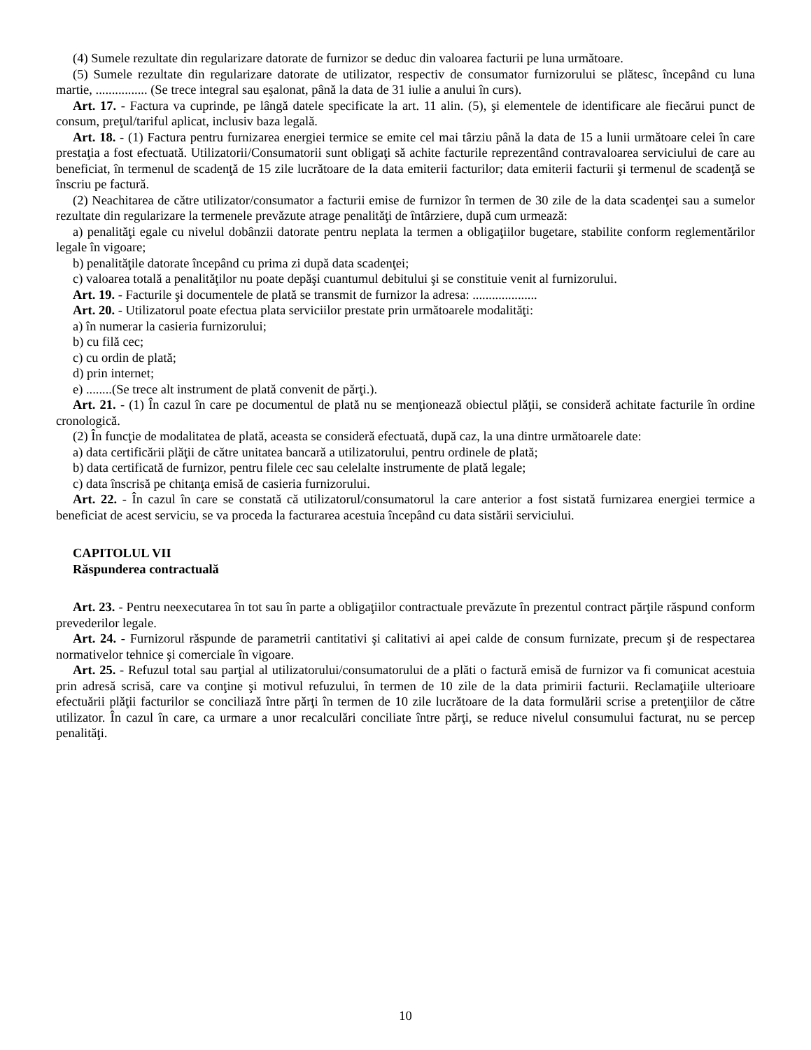(4) Sumele rezultate din regularizare datorate de furnizor se deduc din valoarea facturii pe luna următoare.
(5) Sumele rezultate din regularizare datorate de utilizator, respectiv de consumator furnizorului se plătesc, începând cu luna martie, ................ (Se trece integral sau eşalonat, până la data de 31 iulie a anului în curs).
Art. 17. - Factura va cuprinde, pe lângă datele specificate la art. 11 alin. (5), şi elementele de identificare ale fiecărui punct de consum, preţul/tariful aplicat, inclusiv baza legală.
Art. 18. - (1) Factura pentru furnizarea energiei termice se emite cel mai târziu până la data de 15 a lunii următoare celei în care prestaţia a fost efectuată. Utilizatorii/Consumatorii sunt obligaţi să achite facturile reprezentând contravaloarea serviciului de care au beneficiat, în termenul de scadenţă de 15 zile lucrătoare de la data emiterii facturilor; data emiterii facturii şi termenul de scadenţă se înscriu pe factură.
(2) Neachitarea de către utilizator/consumator a facturii emise de furnizor în termen de 30 zile de la data scadenţei sau a sumelor rezultate din regularizare la termenele prevăzute atrage penalităţi de întârziere, după cum urmează:
a) penalităţi egale cu nivelul dobânzii datorate pentru neplata la termen a obligaţiilor bugetare, stabilite conform reglementărilor legale în vigoare;
b) penalităţile datorate începând cu prima zi după data scadenţei;
c) valoarea totală a penalităţilor nu poate depăşi cuantumul debitului şi se constituie venit al furnizorului.
Art. 19. - Facturile şi documentele de plată se transmit de furnizor la adresa: ....................
Art. 20. - Utilizatorul poate efectua plata serviciilor prestate prin următoarele modalităţi:
a) în numerar la casieria furnizorului;
b) cu filă cec;
c) cu ordin de plată;
d) prin internet;
e) ........(Se trece alt instrument de plată convenit de părţi.).
Art. 21. - (1) În cazul în care pe documentul de plată nu se menţionează obiectul plăţii, se consideră achitate facturile în ordine cronologică.
(2) În funcţie de modalitatea de plată, aceasta se consideră efectuată, după caz, la una dintre următoarele date:
a) data certificării plăţii de către unitatea bancară a utilizatorului, pentru ordinele de plată;
b) data certificată de furnizor, pentru filele cec sau celelalte instrumente de plată legale;
c) data înscrisă pe chitanţa emisă de casieria furnizorului.
Art. 22. - În cazul în care se constată că utilizatorul/consumatorul la care anterior a fost sistată furnizarea energiei termice a beneficiat de acest serviciu, se va proceda la facturarea acestuia începând cu data sistării serviciului.
CAPITOLUL VII
Răspunderea contractuală
Art. 23. - Pentru neexecutarea în tot sau în parte a obligaţiilor contractuale prevăzute în prezentul contract părţile răspund conform prevederilor legale.
Art. 24. - Furnizorul răspunde de parametrii cantitativi şi calitativi ai apei calde de consum furnizate, precum şi de respectarea normativelor tehnice şi comerciale în vigoare.
Art. 25. - Refuzul total sau parţial al utilizatorului/consumatorului de a plăti o factură emisă de furnizor va fi comunicat acestuia prin adresă scrisă, care va conţine şi motivul refuzului, în termen de 10 zile de la data primirii facturii. Reclamaţiile ulterioare efectuării plăţii facturilor se conciliază între părţi în termen de 10 zile lucrătoare de la data formulării scrise a pretenţiilor de către utilizator. În cazul în care, ca urmare a unor recalculări conciliate între părţi, se reduce nivelul consumului facturat, nu se percep penalităţi.
10